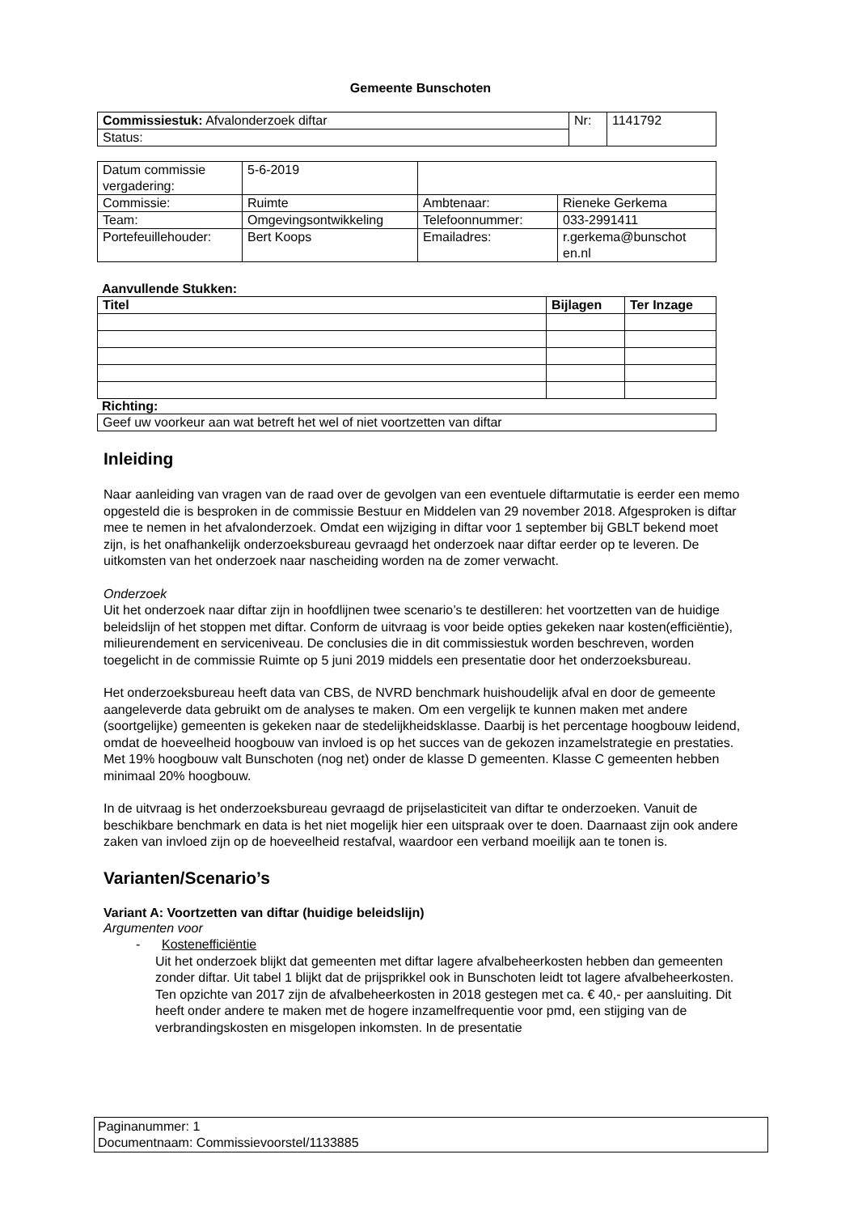Gemeente Bunschoten
| Commissiestuk: Afvalonderzoek diftar | Nr: | 1141792 |
| Status: | | |
| Datum commissie vergadering: | 5-6-2019 | | |
| Commissie: | Ruimte | Ambtenaar: | Rieneke Gerkema |
| Team: | Omgevingsontwikkeling | Telefoonnummer: | 033-2991411 |
| Portefeuillehouder: | Bert Koops | Emailadres: | r.gerkema@bunschot en.nl |
Aanvullende Stukken:
| Titel | Bijlagen | Ter Inzage |
| --- | --- | --- |
Richting:
| Geef uw voorkeur aan wat betreft het wel of niet voortzetten van diftar |
Inleiding
Naar aanleiding van vragen van de raad over de gevolgen van een eventuele diftarmutatie is eerder een memo opgesteld die is besproken in de commissie Bestuur en Middelen van 29 november 2018. Afgesproken is diftar mee te nemen in het afvalonderzoek. Omdat een wijziging in diftar voor 1 september bij GBLT bekend moet zijn, is het onafhankelijk onderzoeksbureau gevraagd het onderzoek naar diftar eerder op te leveren. De uitkomsten van het onderzoek naar nascheiding worden na de zomer verwacht.
Onderzoek
Uit het onderzoek naar diftar zijn in hoofdlijnen twee scenario’s te destilleren: het voortzetten van de huidige beleidslijn of het stoppen met diftar. Conform de uitvraag is voor beide opties gekeken naar kosten(efficiëntie), milieurendement en serviceniveau. De conclusies die in dit commissiestuk worden beschreven, worden toegelicht in de commissie Ruimte op 5 juni 2019 middels een presentatie door het onderzoeksbureau.
Het onderzoeksbureau heeft data van CBS, de NVRD benchmark huishoudelijk afval en door de gemeente aangeleverde data gebruikt om de analyses te maken. Om een vergelijk te kunnen maken met andere (soortgelijke) gemeenten is gekeken naar de stedelijkheidsklasse. Daarbij is het percentage hoogbouw leidend, omdat de hoeveelheid hoogbouw van invloed is op het succes van de gekozen inzamelstrategie en prestaties. Met 19% hoogbouw valt Bunschoten (nog net) onder de klasse D gemeenten. Klasse C gemeenten hebben minimaal 20% hoogbouw.
In de uitvraag is het onderzoeksbureau gevraagd de prijselasticiteit van diftar te onderzoeken. Vanuit de beschikbare benchmark en data is het niet mogelijk hier een uitspraak over te doen. Daarnaast zijn ook andere zaken van invloed zijn op de hoeveelheid restafval, waardoor een verband moeilijk aan te tonen is.
Varianten/Scenario’s
Variant A: Voortzetten van diftar (huidige beleidslijn)
Argumenten voor
- Kostenefficiëntie
Uit het onderzoek blijkt dat gemeenten met diftar lagere afvalbeheerkosten hebben dan gemeenten zonder diftar. Uit tabel 1 blijkt dat de prijsprikkel ook in Bunschoten leidt tot lagere afvalbeheerkosten. Ten opzichte van 2017 zijn de afvalbeheerkosten in 2018 gestegen met ca. € 40,- per aansluiting. Dit heeft onder andere te maken met de hogere inzamelfrequentie voor pmd, een stijging van de verbrandingskosten en misgelopen inkomsten. In de presentatie
Paginanummer: 1
Documentnaam: Commissievoorstel/1133885